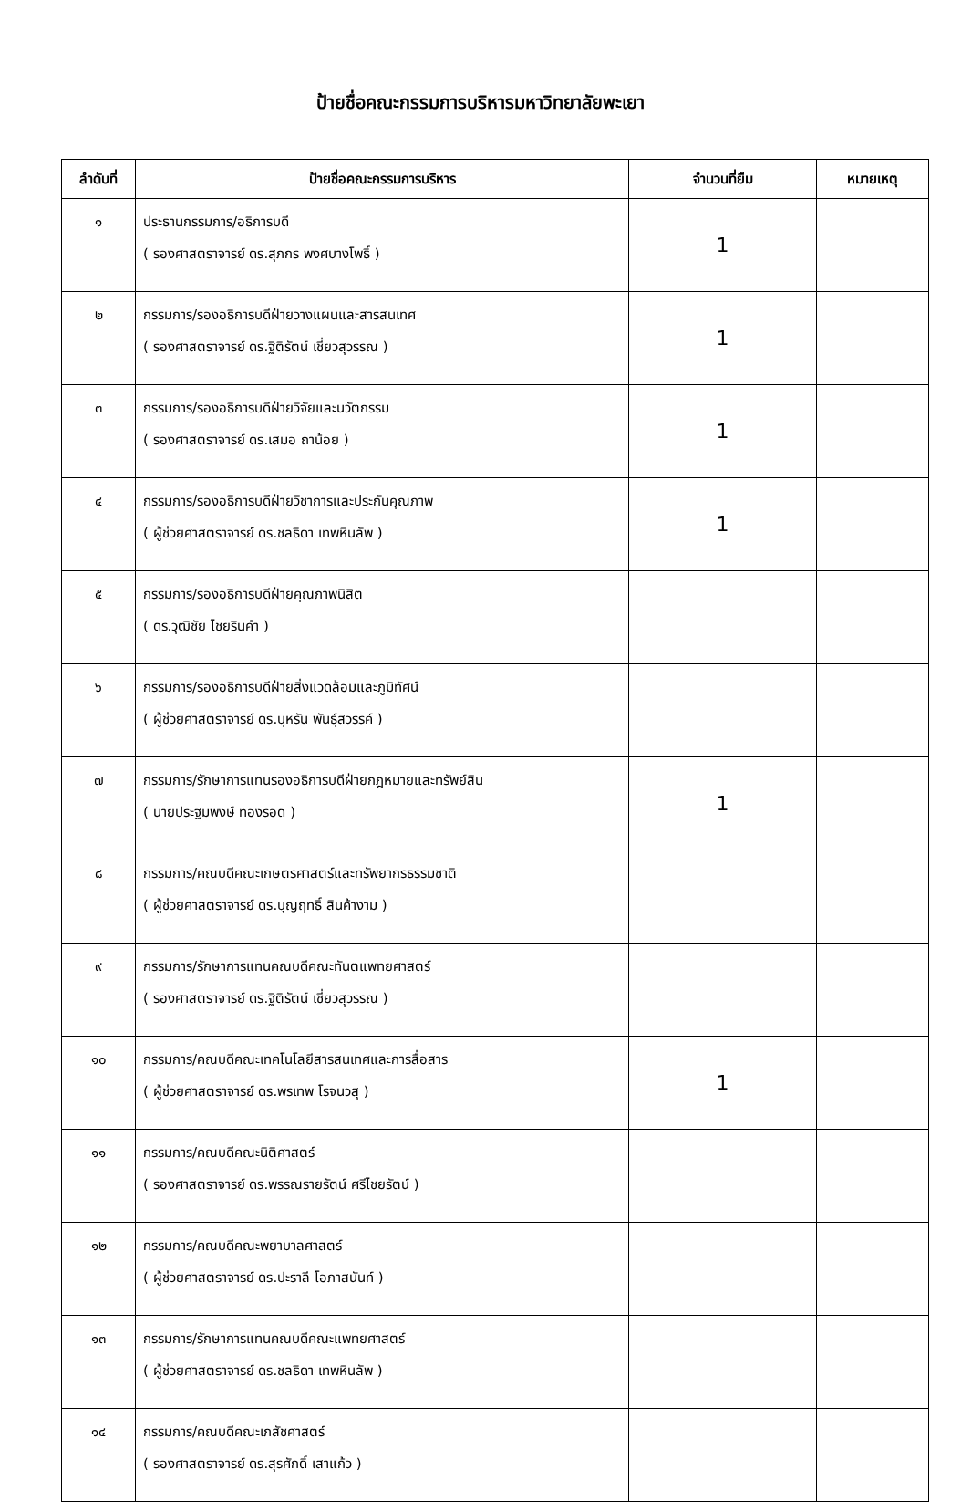ป้ายชื่อคณะกรรมการบริหารมหาวิทยาลัยพะเยา
| ลำดับที่ | ป้ายชื่อคณะกรรมการบริหาร | จำนวนที่ยืม | หมายเหตุ |
| --- | --- | --- | --- |
| ๑ | ประธานกรรมการ/อธิการบดี ( รองศาสตราจารย์ ดร.สุภกร พงศบางโพธิ์ ) | 1 | |
| ๒ | กรรมการ/รองอธิการบดีฝ่ายวางแผนและสารสนเทศ ( รองศาสตราจารย์ ดร.ฐิติรัตน์ เชี่ยวสุวรรณ ) | 1 | |
| ๓ | กรรมการ/รองอธิการบดีฝ่ายวิจัยและนวัตกรรม ( รองศาสตราจารย์ ดร.เสมอ ถาน้อย ) | 1 | |
| ๔ | กรรมการ/รองอธิการบดีฝ่ายวิชาการและประกันคุณภาพ ( ผู้ช่วยศาสตราจารย์ ดร.ชลธิดา เทพหินลัพ ) | 1 | |
| ๕ | กรรมการ/รองอธิการบดีฝ่ายคุณภาพนิสิต ( ดร.วุฒิชัย ไชยรินคำ ) | | |
| ๖ | กรรมการ/รองอธิการบดีฝ่ายสิ่งแวดล้อมและภูมิทัศน์ ( ผู้ช่วยศาสตราจารย์ ดร.บุหรัน พันธุ์สวรรค์ ) | | |
| ๗ | กรรมการ/รักษาการแทนรองอธิการบดีฝ่ายกฎหมายและทรัพย์สิน ( นายประฐมพงษ์ ทองรอด ) | 1 | |
| ๘ | กรรมการ/คณบดีคณะเกษตรศาสตร์และทรัพยากรธรรมชาติ ( ผู้ช่วยศาสตราจารย์ ดร.บุญฤทธิ์ สินค้างาม ) | | |
| ๙ | กรรมการ/รักษาการแทนคณบดีคณะทันตแพทยศาสตร์ ( รองศาสตราจารย์ ดร.ฐิติรัตน์ เชี่ยวสุวรรณ ) | | |
| ๑๐ | กรรมการ/คณบดีคณะเทคโนโลยีสารสนเทศและการสื่อสาร ( ผู้ช่วยศาสตราจารย์ ดร.พรเทพ โรจนวสุ ) | 1 | |
| ๑๑ | กรรมการ/คณบดีคณะนิติศาสตร์ ( รองศาสตราจารย์ ดร.พรรณรายรัตน์ ศรีไชยรัตน์ ) | | |
| ๑๒ | กรรมการ/คณบดีคณะพยาบาลศาสตร์ ( ผู้ช่วยศาสตราจารย์ ดร.ปะราลี โอภาสนันท์ ) | | |
| ๑๓ | กรรมการ/รักษาการแทนคณบดีคณะแพทยศาสตร์ ( ผู้ช่วยศาสตราจารย์ ดร.ชลธิดา เทพหินลัพ ) | | |
| ๑๔ | กรรมการ/คณบดีคณะเภสัชศาสตร์ ( รองศาสตราจารย์ ดร.สุรศักดิ์ เสาแก้ว ) | | |